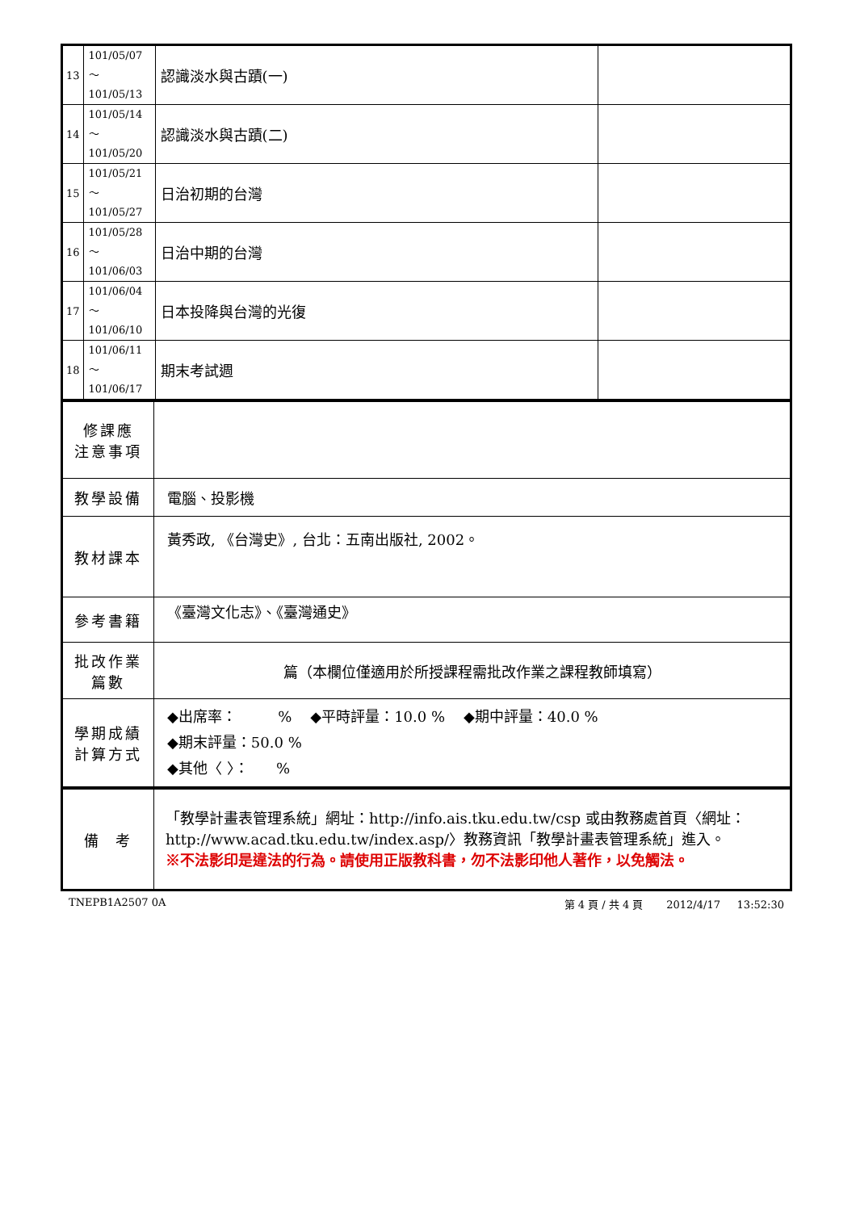| 13 | 101/05/07～ 101/05/13 | 認識淡水與古蹟(一) | |
| 14 | 101/05/14～ 101/05/20 | 認識淡水與古蹟(二) | |
| 15 | 101/05/21～ 101/05/27 | 日治初期的台灣 | |
| 16 | 101/05/28～ 101/06/03 | 日治中期的台灣 | |
| 17 | 101/06/04～ 101/06/10 | 日本投降與台灣的光復 | |
| 18 | 101/06/11～ 101/06/17 | 期末考試週 | |
| 修課應 注意事項 | |
| 教學設備 | 電腦、投影機 |
| 教材課本 | 黃秀政, 《台灣史》, 台北：五南出版社, 2002。 |
| 參考書籍 | 《臺灣文化志》、《臺灣通史》 |
| 批改作業 篇數 | 篇（本欄位僅適用於所授課程需批改作業之課程教師填寫） |
| 學期成績 計算方式 | ◆出席率： % ◆平時評量：10.0 % ◆期中評量：40.0 % ◆期末評量：50.0 % ◆其他〈 〉： % |
| 備 考 | 「教學計畫表管理系統」網址： http://info.ais.tku.edu.tw/csp 或由教務處首頁〈網址： http://www.acad.tku.edu.tw/index.asp/ 〉教務資訊「教學計畫表管理系統」進入。 ※不法影印是違法的行為。請使用正版教科書，勿不法影印他人著作，以免觸法。 |
TNEPB1A2507 0A 第 4 頁 / 共 4 頁 2012/4/17 13:52:30